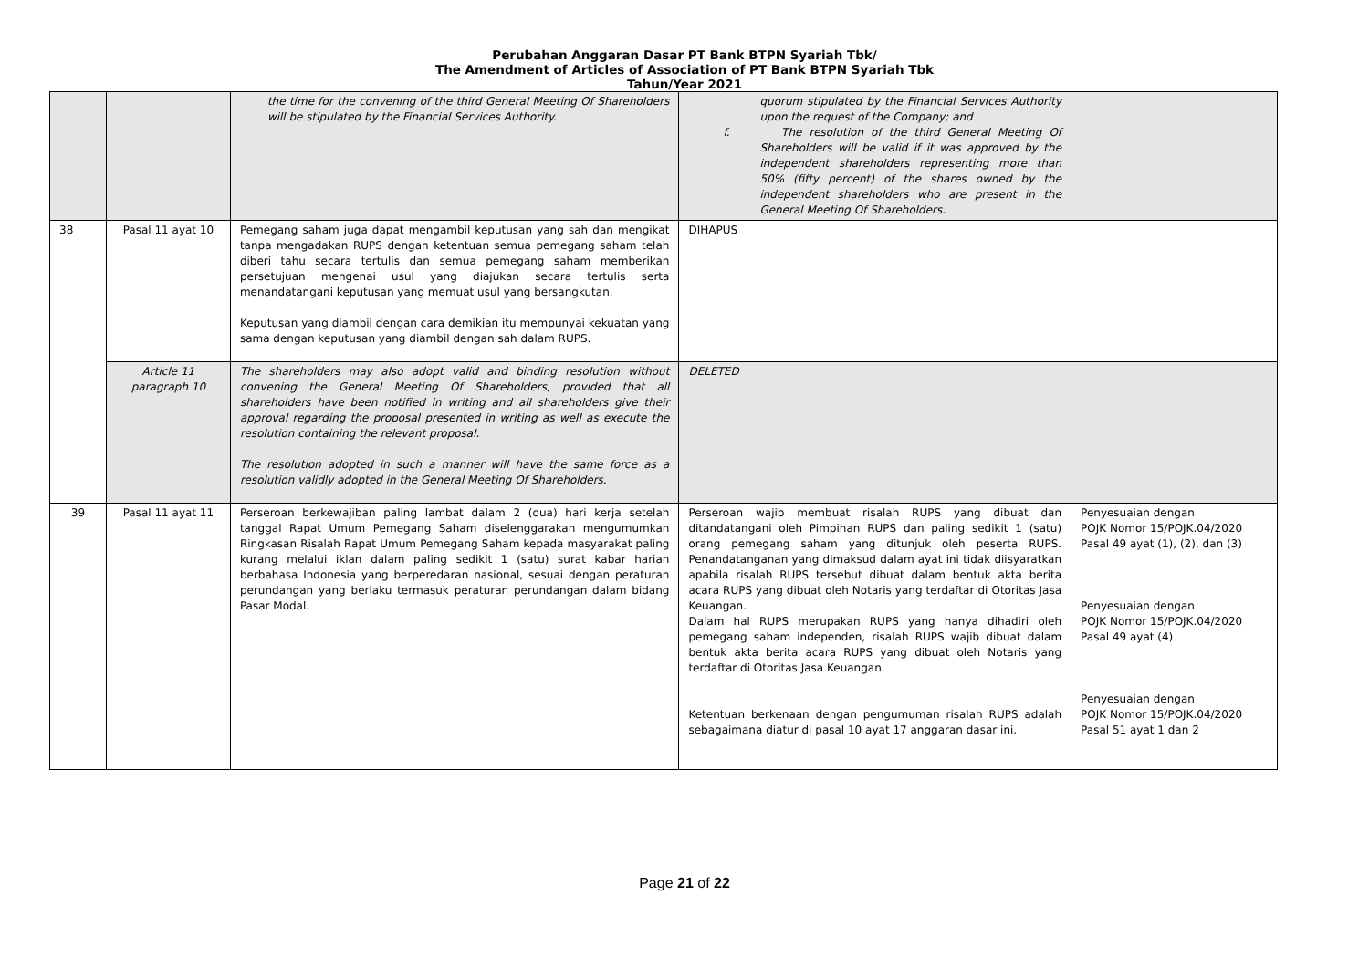Perubahan Anggaran Dasar PT Bank BTPN Syariah Tbk/
The Amendment of Articles of Association of PT Bank BTPN Syariah Tbk
Tahun/Year 2021
| | | the time for the convening of the third General Meeting Of Shareholders will be stipulated by the Financial Services Authority. | quorum stipulated by the Financial Services Authority upon the request of the Company; and f. The resolution of the third General Meeting Of Shareholders will be valid if it was approved by the independent shareholders representing more than 50% (fifty percent) of the shares owned by the independent shareholders who are present in the General Meeting Of Shareholders. | |
| 38 | Pasal 11 ayat 10 | Pemegang saham juga dapat mengambil keputusan yang sah dan mengikat tanpa mengadakan RUPS dengan ketentuan semua pemegang saham telah diberi tahu secara tertulis dan semua pemegang saham memberikan persetujuan mengenai usul yang diajukan secara tertulis serta menandatangani keputusan yang memuat usul yang bersangkutan. Keputusan yang diambil dengan cara demikian itu mempunyai kekuatan yang sama dengan keputusan yang diambil dengan sah dalam RUPS. | DIHAPUS | |
| | Article 11 paragraph 10 | The shareholders may also adopt valid and binding resolution without convening the General Meeting Of Shareholders, provided that all shareholders have been notified in writing and all shareholders give their approval regarding the proposal presented in writing as well as execute the resolution containing the relevant proposal. The resolution adopted in such a manner will have the same force as a resolution validly adopted in the General Meeting Of Shareholders. | DELETED | |
| 39 | Pasal 11 ayat 11 | Perseroan berkewajiban paling lambat dalam 2 (dua) hari kerja setelah tanggal Rapat Umum Pemegang Saham diselenggarakan mengumumkan Ringkasan Risalah Rapat Umum Pemegang Saham kepada masyarakat paling kurang melalui iklan dalam paling sedikit 1 (satu) surat kabar harian berbahasa Indonesia yang berperedaran nasional, sesuai dengan peraturan perundangan yang berlaku termasuk peraturan perundangan dalam bidang Pasar Modal. | Perseroan wajib membuat risalah RUPS yang dibuat dan ditandatangani oleh Pimpinan RUPS dan paling sedikit 1 (satu) orang pemegang saham yang ditunjuk oleh peserta RUPS. Penandatanganan yang dimaksud dalam ayat ini tidak diisyaratkan apabila risalah RUPS tersebut dibuat dalam bentuk akta berita acara RUPS yang dibuat oleh Notaris yang terdaftar di Otoritas Jasa Keuangan. Dalam hal RUPS merupakan RUPS yang hanya dihadiri oleh pemegang saham independen, risalah RUPS wajib dibuat dalam bentuk akta berita acara RUPS yang dibuat oleh Notaris yang terdaftar di Otoritas Jasa Keuangan. Ketentuan berkenaan dengan pengumuman risalah RUPS adalah sebagaimana diatur di pasal 10 ayat 17 anggaran dasar ini. | Penyesuaian dengan POJK Nomor 15/POJK.04/2020 Pasal 49 ayat (1), (2), dan (3) Penyesuaian dengan POJK Nomor 15/POJK.04/2020 Pasal 49 ayat (4) Penyesuaian dengan POJK Nomor 15/POJK.04/2020 Pasal 51 ayat 1 dan 2 |
Page 21 of 22